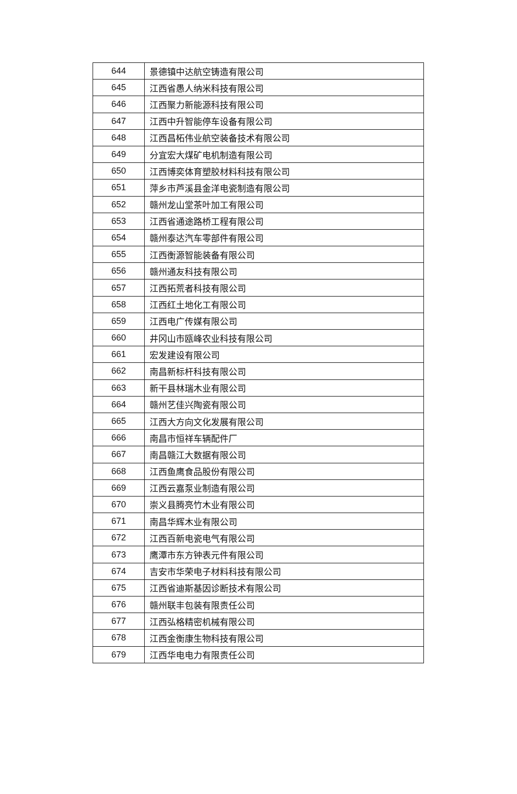| 644 | 景德镇中达航空铸造有限公司 |
| 645 | 江西省愚人纳米科技有限公司 |
| 646 | 江西聚力新能源科技有限公司 |
| 647 | 江西中升智能停车设备有限公司 |
| 648 | 江西昌柘伟业航空装备技术有限公司 |
| 649 | 分宜宏大煤矿电机制造有限公司 |
| 650 | 江西博奕体育塑胶材料科技有限公司 |
| 651 | 萍乡市芦溪县金洋电瓷制造有限公司 |
| 652 | 赣州龙山堂茶叶加工有限公司 |
| 653 | 江西省通途路桥工程有限公司 |
| 654 | 赣州泰达汽车零部件有限公司 |
| 655 | 江西衡源智能装备有限公司 |
| 656 | 赣州通友科技有限公司 |
| 657 | 江西拓荒者科技有限公司 |
| 658 | 江西红土地化工有限公司 |
| 659 | 江西电广传媒有限公司 |
| 660 | 井冈山市瓯峰农业科技有限公司 |
| 661 | 宏发建设有限公司 |
| 662 | 南昌新标杆科技有限公司 |
| 663 | 新干县林瑞木业有限公司 |
| 664 | 赣州艺佳兴陶瓷有限公司 |
| 665 | 江西大方向文化发展有限公司 |
| 666 | 南昌市恒祥车辆配件厂 |
| 667 | 南昌赣江大数据有限公司 |
| 668 | 江西鱼鹰食品股份有限公司 |
| 669 | 江西云嘉泵业制造有限公司 |
| 670 | 崇义县腾亮竹木业有限公司 |
| 671 | 南昌华辉木业有限公司 |
| 672 | 江西百新电瓷电气有限公司 |
| 673 | 鹰潭市东方钟表元件有限公司 |
| 674 | 吉安市华荣电子材料科技有限公司 |
| 675 | 江西省迪斯基因诊断技术有限公司 |
| 676 | 赣州联丰包装有限责任公司 |
| 677 | 江西弘格精密机械有限公司 |
| 678 | 江西金衡康生物科技有限公司 |
| 679 | 江西华电电力有限责任公司 |